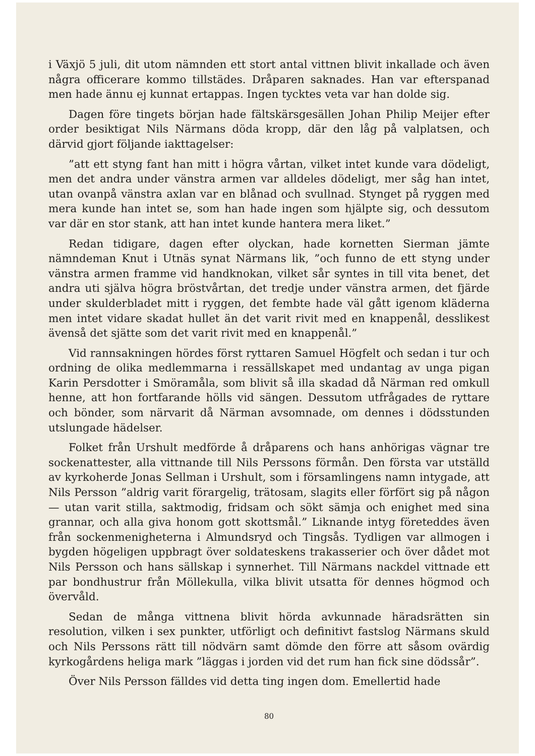i Växjö 5 juli, dit utom nämnden ett stort antal vittnen blivit inkallade och även några officerare kommo tillstädes. Dråparen saknades. Han var efterspanad men hade ännu ej kunnat ertappas. Ingen tycktes veta var han dolde sig.
Dagen före tingets början hade fältskärsgesällen Johan Philip Meijer efter order besiktigat Nils Närmans döda kropp, där den låg på valplatsen, och därvid gjort följande iakttagelser:
”att ett styng fant han mitt i högra vårtan, vilket intet kunde vara dödeligt, men det andra under vänstra armen var alldeles dödeligt, mer såg han intet, utan ovanpå vänstra axlan var en blånad och svullnad. Stynget på ryggen med mera kunde han intet se, som han hade ingen som hjälpte sig, och dessutom var där en stor stank, att han intet kunde hantera mera liket.”
Redan tidigare, dagen efter olyckan, hade kornetten Sierman jämte nämndeman Knut i Utnäs synat Närmans lik, ”och funno de ett styng under vänstra armen framme vid handknokan, vilket sår syntes in till vita benet, det andra uti själva högra bröstvårtan, det tredje under vänstra armen, det fjärde under skulderbladet mitt i ryggen, det fembte hade väl gått igenom kläderna men intet vidare skadat hullet än det varit rivit med en knappenål, desslikest ävenså det sjätte som det varit rivit med en knappenål.”
Vid rannsakningen hördes först ryttaren Samuel Högfelt och sedan i tur och ordning de olika medlemmarna i ressällskapet med undantag av unga pigan Karin Persdotter i Smöramåla, som blivit så illa skadad då Närman red omkull henne, att hon fortfarande hölls vid sängen. Dessutom utfrågades de ryttare och bönder, som närvarit då Närman avsomnade, om dennes i dödsstunden utslungade hädelser.
Folket från Urshult medförde å dråparens och hans anhörigas vägnar tre sockenattester, alla vittnande till Nils Perssons förmån. Den första var utställd av kyrkoherde Jonas Sellman i Urshult, som i församlingens namn intygade, att Nils Persson ”aldrig varit förargelig, trätosam, slagits eller förfört sig på någon — utan varit stilla, saktmodig, fridsam och sökt sämja och enighet med sina grannar, och alla giva honom gott skottsmål.” Liknande intyg företeddes även från sockenmenigheterna i Almundsryd och Tingsås. Tydligen var allmogen i bygden högeligen uppbragt över soldateskens trakasserier och över dådet mot Nils Persson och hans sällskap i synnerhet. Till Närmans nackdel vittnade ett par bondhustrur från Möllekulla, vilka blivit utsatta för dennes högmod och övervåld.
Sedan de många vittnena blivit hörda avkunnade häradsrätten sin resolution, vilken i sex punkter, utförligt och definitivt fastslog Närmans skuld och Nils Perssons rätt till nödvärn samt dömde den förre att såsom ovärdig kyrkogårdens heliga mark ”läggas i jorden vid det rum han fick sine dödssår”.
Över Nils Persson fälldes vid detta ting ingen dom. Emellertid hade
80